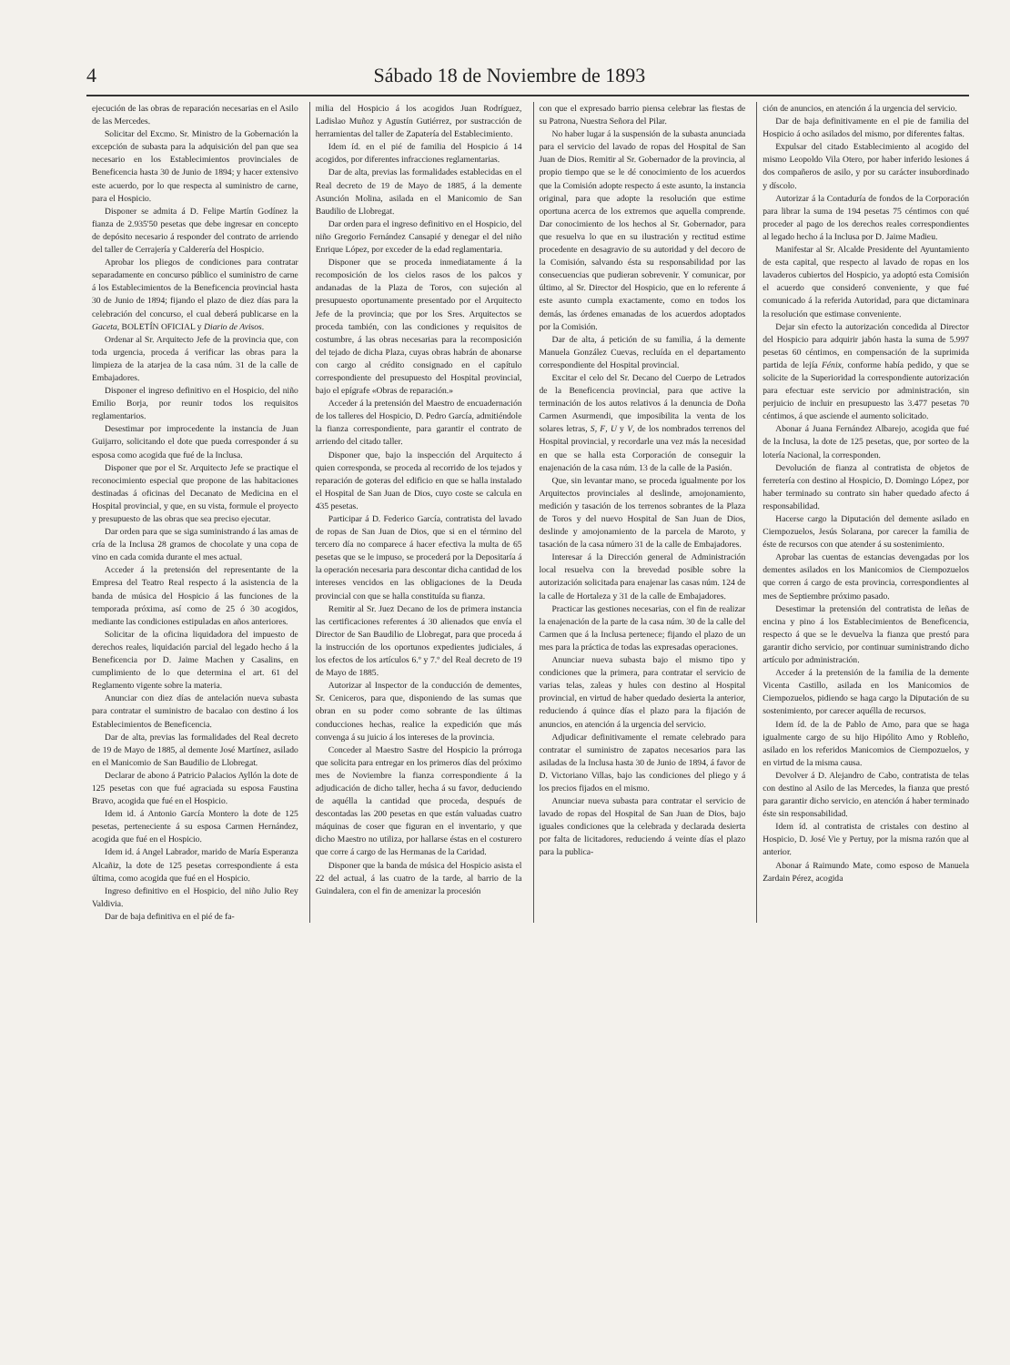4 Sábado 18 de Noviembre de 1893
ejecución de las obras de reparación necesarias en el Asilo de las Mercedes.
Solicitar del Excmo. Sr. Ministro de la Gobernación la excepción de subasta para la adquisición del pan que sea necesario en los Establecimientos provinciales de Beneficencia hasta 30 de Junio de 1894; y hacer extensivo este acuerdo, por lo que respecta al suministro de carne, para el Hospicio.
Disponer se admita á D. Felipe Martín Godínez la fianza de 2.935'50 pesetas que debe ingresar en concepto de depósito necesario á responder del contrato de arriendo del taller de Cerrajería y Calderería del Hospicio.
Aprobar los pliegos de condiciones para contratar separadamente en concurso público el suministro de carne á los Establecimientos de la Beneficencia provincial hasta 30 de Junio de 1894; fijando el plazo de diez días para la celebración del concurso, el cual deberá publicarse en la Gaceta, BOLETÍN OFICIAL y Diario de Avisos.
Ordenar al Sr. Arquitecto Jefe de la provincia que, con toda urgencia, proceda á verificar las obras para la limpieza de la atarjea de la casa núm. 31 de la calle de Embajadores.
Disponer el ingreso definitivo en el Hospicio, del niño Emilio Borja, por reunir todos los requisitos reglamentarios.
Desestimar por improcedente la instancia de Juan Guijarro, solicitando el dote que pueda corresponder á su esposa como acogida que fué de la Inclusa.
Disponer que por el Sr. Arquitecto Jefe se practique el reconocimiento especial que propone de las habitaciones destinadas á oficinas del Decanato de Medicina en el Hospital provincial, y que, en su vista, formule el proyecto y presupuesto de las obras que sea preciso ejecutar.
Dar orden para que se siga suministrando á las amas de cría de la Inclusa 28 gramos de chocolate y una copa de vino en cada comida durante el mes actual.
Acceder á la pretensión del representante de la Empresa del Teatro Real respecto á la asistencia de la banda de música del Hospicio á las funciones de la temporada próxima, así como de 25 ó 30 acogidos, mediante las condiciones estipuladas en años anteriores.
Solicitar de la oficina liquidadora del impuesto de derechos reales, liquidación parcial del legado hecho á la Beneficencia por D. Jaime Machen y Casalins, en cumplimiento de lo que determina el art. 61 del Reglamento vigente sobre la materia.
Anunciar con diez días de antelación nueva subasta para contratar el suministro de bacalao con destino á los Establecimientos de Beneficencia.
Dar de alta, previas las formalidades del Real decreto de 19 de Mayo de 1885, al demente José Martínez, asilado en el Manicomio de San Baudilio de Llobregat.
Declarar de abono á Patricio Palacios Ayllón la dote de 125 pesetas con que fué agraciada su esposa Faustina Bravo, acogida que fué en el Hospicio.
Idem id. á Antonio García Montero la dote de 125 pesetas, perteneciente á su esposa Carmen Hernández, acogida que fué en el Hospicio.
Idem id. á Angel Labrador, marido de María Esperanza Alcañiz, la dote de 125 pesetas correspondiente á esta última, como acogida que fué en el Hospicio.
Ingreso definitivo en el Hospicio, del niño Julio Rey Valdivia.
Dar de baja definitiva en el pié de fa-
milia del Hospicio á los acogidos Juan Rodríguez, Ladislao Muñoz y Agustín Gutiérrez, por sustracción de herramientas del taller de Zapatería del Establecimiento.
Idem íd. en el pié de familia del Hospicio á 14 acogidos, por diferentes infracciones reglamentarias.
Dar de alta, previas las formalidades establecidas en el Real decreto de 19 de Mayo de 1885, á la demente Asunción Molina, asilada en el Manicomio de San Baudilio de Llobregat.
Dar orden para el ingreso definitivo en el Hospicio, del niño Gregorio Fernández Cansapié y denegar el del niño Enrique López, por exceder de la edad reglamentaria.
Disponer que se proceda inmediatamente á la recomposición de los cielos rasos de los palcos y andanadas de la Plaza de Toros, con sujeción al presupuesto oportunamente presentado por el Arquitecto Jefe de la provincia; que por los Sres. Arquitectos se proceda también, con las condiciones y requisitos de costumbre, á las obras necesarias para la recomposición del tejado de dicha Plaza, cuyas obras habrán de abonarse con cargo al crédito consignado en el capítulo correspondiente del presupuesto del Hospital provincial, bajo el epígrafe «Obras de reparación.»
Acceder á la pretensión del Maestro de encuadernación de los talleres del Hospicio, D. Pedro García, admitiéndole la fianza correspondiente, para garantir el contrato de arriendo del citado taller.
Disponer que, bajo la inspección del Arquitecto á quien corresponda, se proceda al recorrido de los tejados y reparación de goteras del edificio en que se halla instalado el Hospital de San Juan de Dios, cuyo coste se calcula en 435 pesetas.
Participar á D. Federico García, contratista del lavado de ropas de San Juan de Dios, que si en el término del tercero día no comparece á hacer efectiva la multa de 65 pesetas que se le impuso, se procederá por la Depositaría á la operación necesaria para descontar dicha cantidad de los intereses vencidos en las obligaciones de la Deuda provincial con que se halla constituída su fianza.
Remitir al Sr. Juez Decano de los de primera instancia las certificaciones referentes á 30 alienados que envía el Director de San Baudilio de Llobregat, para que proceda á la instrucción de los oportunos expedientes judiciales, á los efectos de los artículos 6.º y 7.º del Real decreto de 19 de Mayo de 1885.
Autorizar al Inspector de la conducción de dementes, Sr. Ceniceros, para que, disponiendo de las sumas que obran en su poder como sobrante de las últimas conducciones hechas, realice la expedición que más convenga á su juicio á los intereses de la provincia.
Conceder al Maestro Sastre del Hospicio la prórroga que solicita para entregar en los primeros días del próximo mes de Noviembre la fianza correspondiente á la adjudicación de dicho taller, hecha á su favor, deduciendo de aquélla la cantidad que proceda, después de descontadas las 200 pesetas en que están valuadas cuatro máquinas de coser que figuran en el inventario, y que dicho Maestro no utiliza, por hallarse éstas en el costurero que corre á cargo de las Hermanas de la Caridad.
Disponer que la banda de música del Hospicio asista el 22 del actual, á las cuatro de la tarde, al barrio de la Guindalera, con el fin de amenizar la procesión
con que el expresado barrio piensa celebrar las fiestas de su Patrona, Nuestra Señora del Pilar.
No haber lugar á la suspensión de la subasta anunciada para el servicio del lavado de ropas del Hospital de San Juan de Dios. Remitir al Sr. Gobernador de la provincia, al propio tiempo que se le dé conocimiento de los acuerdos que la Comisión adopte respecto á este asunto, la instancia original, para que adopte la resolución que estime oportuna acerca de los extremos que aquella comprende. Dar conocimiento de los hechos al Sr. Gobernador, para que resuelva lo que en su ilustración y rectitud estime procedente en desagravio de su autoridad y del decoro de la Comisión, salvando ésta su responsabilidad por las consecuencias que pudieran sobrevenir. Y comunicar, por último, al Sr. Director del Hospicio, que en lo referente á este asunto cumpla exactamente, como en todos los demás, las órdenes emanadas de los acuerdos adoptados por la Comisión.
Dar de alta, á petición de su familia, á la demente Manuela González Cuevas, recluída en el departamento correspondiente del Hospital provincial.
Excitar el celo del Sr. Decano del Cuerpo de Letrados de la Beneficencia provincial, para que active la terminación de los autos relativos á la denuncia de Doña Carmen Asurmendi, que imposibilita la venta de los solares letras, S, F, U y V, de los nombrados terrenos del Hospital provincial, y recordarle una vez más la necesidad en que se halla esta Corporación de conseguir la enajenación de la casa núm. 13 de la calle de la Pasión.
Que, sin levantar mano, se proceda igualmente por los Arquitectos provinciales al deslinde, amojonamiento, medición y tasación de los terrenos sobrantes de la Plaza de Toros y del nuevo Hospital de San Juan de Dios, deslinde y amojonamiento de la parcela de Maroto, y tasación de la casa número 31 de la calle de Embajadores.
Interesar á la Dirección general de Administración local resuelva con la brevedad posible sobre la autorización solicitada para enajenar las casas núm. 124 de la calle de Hortaleza y 31 de la calle de Embajadores.
Practicar las gestiones necesarias, con el fin de realizar la enajenación de la parte de la casa núm. 30 de la calle del Carmen que á la Inclusa pertenece; fijando el plazo de un mes para la práctica de todas las expresadas operaciones.
Anunciar nueva subasta bajo el mismo tipo y condiciones que la primera, para contratar el servicio de varias telas, zaleas y hules con destino al Hospital provincial, en virtud de haber quedado desierta la anterior, reduciendo á quince días el plazo para la fijación de anuncios, en atención á la urgencia del servicio.
Adjudicar definitivamente el remate celebrado para contratar el suministro de zapatos necesarios para las asiladas de la Inclusa hasta 30 de Junio de 1894, á favor de D. Victoriano Villas, bajo las condiciones del pliego y á los precios fijados en el mismo.
Anunciar nueva subasta para contratar el servicio de lavado de ropas del Hospital de San Juan de Dios, bajo iguales condiciones que la celebrada y declarada desierta por falta de licitadores, reduciendo á veinte días el plazo para la publica-
ción de anuncios, en atención á la urgencia del servicio.
Dar de baja definitivamente en el pie de familia del Hospicio á ocho asilados del mismo, por diferentes faltas.
Expulsar del citado Establecimiento al acogido del mismo Leopoldo Vila Otero, por haber inferido lesiones á dos compañeros de asilo, y por su carácter insubordinado y díscolo.
Autorizar á la Contaduría de fondos de la Corporación para librar la suma de 194 pesetas 75 céntimos con qué proceder al pago de los derechos reales correspondientes al legado hecho á la Inclusa por D. Jaime Madieu.
Manifestar al Sr. Alcalde Presidente del Ayuntamiento de esta capital, que respecto al lavado de ropas en los lavaderos cubiertos del Hospicio, ya adoptó esta Comisión el acuerdo que consideró conveniente, y que fué comunicado á la referida Autoridad, para que dictaminara la resolución que estimase conveniente.
Dejar sin efecto la autorización concedida al Director del Hospicio para adquirir jabón hasta la suma de 5.997 pesetas 60 céntimos, en compensación de la suprimida partida de lejía Fénix, conforme había pedido, y que se solicite de la Superioridad la correspondiente autorización para efectuar este servicio por administración, sin perjuicio de incluir en presupuesto las 3.477 pesetas 70 céntimos, á que asciende el aumento solicitado.
Abonar á Juana Fernández Albarejo, acogida que fué de la Inclusa, la dote de 125 pesetas, que, por sorteo de la lotería Nacional, la corresponden.
Devolución de fianza al contratista de objetos de ferretería con destino al Hospicio, D. Domingo López, por haber terminado su contrato sin haber quedado afecto á responsabilidad.
Hacerse cargo la Diputación del demente asilado en Ciempozuelos, Jesús Solarana, por carecer la familia de éste de recursos con que atender á su sostenimiento.
Aprobar las cuentas de estancias devengadas por los dementes asilados en los Manicomios de Ciempozuelos que corren á cargo de esta provincia, correspondientes al mes de Septiembre próximo pasado.
Desestimar la pretensión del contratista de leñas de encina y pino á los Establecimientos de Beneficencia, respecto á que se le devuelva la fianza que prestó para garantir dicho servicio, por continuar suministrando dicho artículo por administración.
Acceder á la pretensión de la familia de la demente Vicenta Castillo, asilada en los Manicomios de Ciempozuelos, pidiendo se haga cargo la Diputación de su sostenimiento, por carecer aquélla de recursos.
Idem íd. de la de Pablo de Amo, para que se haga igualmente cargo de su hijo Hipólito Amo y Robleño, asilado en los referidos Manicomios de Ciempozuelos, y en virtud de la misma causa.
Devolver á D. Alejandro de Cabo, contratista de telas con destino al Asilo de las Mercedes, la fianza que prestó para garantir dicho servicio, en atención á haber terminado éste sin responsabilidad.
Idem íd. al contratista de cristales con destino al Hospicio, D. José Vie y Pertuy, por la misma razón que al anterior.
Abonar á Raimundo Mate, como esposo de Manuela Zardain Pérez, acogida